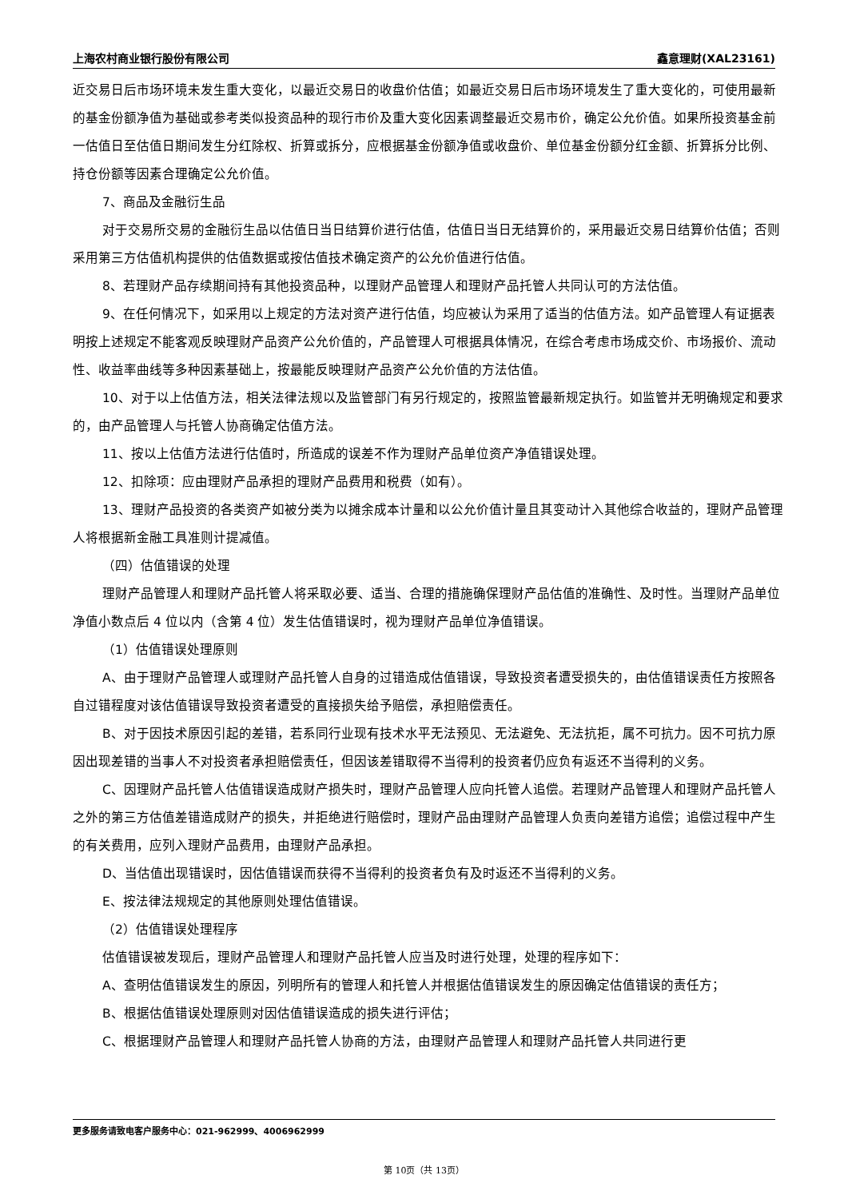上海农村商业银行股份有限公司 鑫意理财(XAL23161)
近交易日后市场环境未发生重大变化，以最近交易日的收盘价估值；如最近交易日后市场环境发生了重大变化的，可使用最新的基金份额净值为基础或参考类似投资品种的现行市价及重大变化因素调整最近交易市价，确定公允价值。如果所投资基金前一估值日至估值日期间发生分红除权、折算或拆分，应根据基金份额净值或收盘价、单位基金份额分红金额、折算拆分比例、持仓份额等因素合理确定公允价值。
7、商品及金融衍生品
对于交易所交易的金融衍生品以估值日当日结算价进行估值，估值日当日无结算价的，采用最近交易日结算价估值；否则采用第三方估值机构提供的估值数据或按估值技术确定资产的公允价值进行估值。
8、若理财产品存续期间持有其他投资品种，以理财产品管理人和理财产品托管人共同认可的方法估值。
9、在任何情况下，如采用以上规定的方法对资产进行估值，均应被认为采用了适当的估值方法。如产品管理人有证据表明按上述规定不能客观反映理财产品资产公允价值的，产品管理人可根据具体情况，在综合考虑市场成交价、市场报价、流动性、收益率曲线等多种因素基础上，按最能反映理财产品资产公允价值的方法估值。
10、对于以上估值方法，相关法律法规以及监管部门有另行规定的，按照监管最新规定执行。如监管并无明确规定和要求的，由产品管理人与托管人协商确定估值方法。
11、按以上估值方法进行估值时，所造成的误差不作为理财产品单位资产净值错误处理。
12、扣除项：应由理财产品承担的理财产品费用和税费（如有）。
13、理财产品投资的各类资产如被分类为以摊余成本计量和以公允价值计量且其变动计入其他综合收益的，理财产品管理人将根据新金融工具准则计提减值。
（四）估值错误的处理
理财产品管理人和理财产品托管人将采取必要、适当、合理的措施确保理财产品估值的准确性、及时性。当理财产品单位净值小数点后 4 位以内（含第 4 位）发生估值错误时，视为理财产品单位净值错误。
（1）估值错误处理原则
A、由于理财产品管理人或理财产品托管人自身的过错造成估值错误，导致投资者遭受损失的，由估值错误责任方按照各自过错程度对该估值错误导致投资者遭受的直接损失给予赔偿，承担赔偿责任。
B、对于因技术原因引起的差错，若系同行业现有技术水平无法预见、无法避免、无法抗拒，属不可抗力。因不可抗力原因出现差错的当事人不对投资者承担赔偿责任，但因该差错取得不当得利的投资者仍应负有返还不当得利的义务。
C、因理财产品托管人估值错误造成财产损失时，理财产品管理人应向托管人追偿。若理财产品管理人和理财产品托管人之外的第三方估值差错造成财产的损失，并拒绝进行赔偿时，理财产品由理财产品管理人负责向差错方追偿；追偿过程中产生的有关费用，应列入理财产品费用，由理财产品承担。
D、当估值出现错误时，因估值错误而获得不当得利的投资者负有及时返还不当得利的义务。
E、按法律法规规定的其他原则处理估值错误。
（2）估值错误处理程序
估值错误被发现后，理财产品管理人和理财产品托管人应当及时进行处理，处理的程序如下：
A、查明估值错误发生的原因，列明所有的管理人和托管人并根据估值错误发生的原因确定估值错误的责任方；
B、根据估值错误处理原则对因估值错误造成的损失进行评估；
C、根据理财产品管理人和理财产品托管人协商的方法，由理财产品管理人和理财产品托管人共同进行更
更多服务请致电客户服务中心：021-962999、4006962999
第 10页（共 13页）